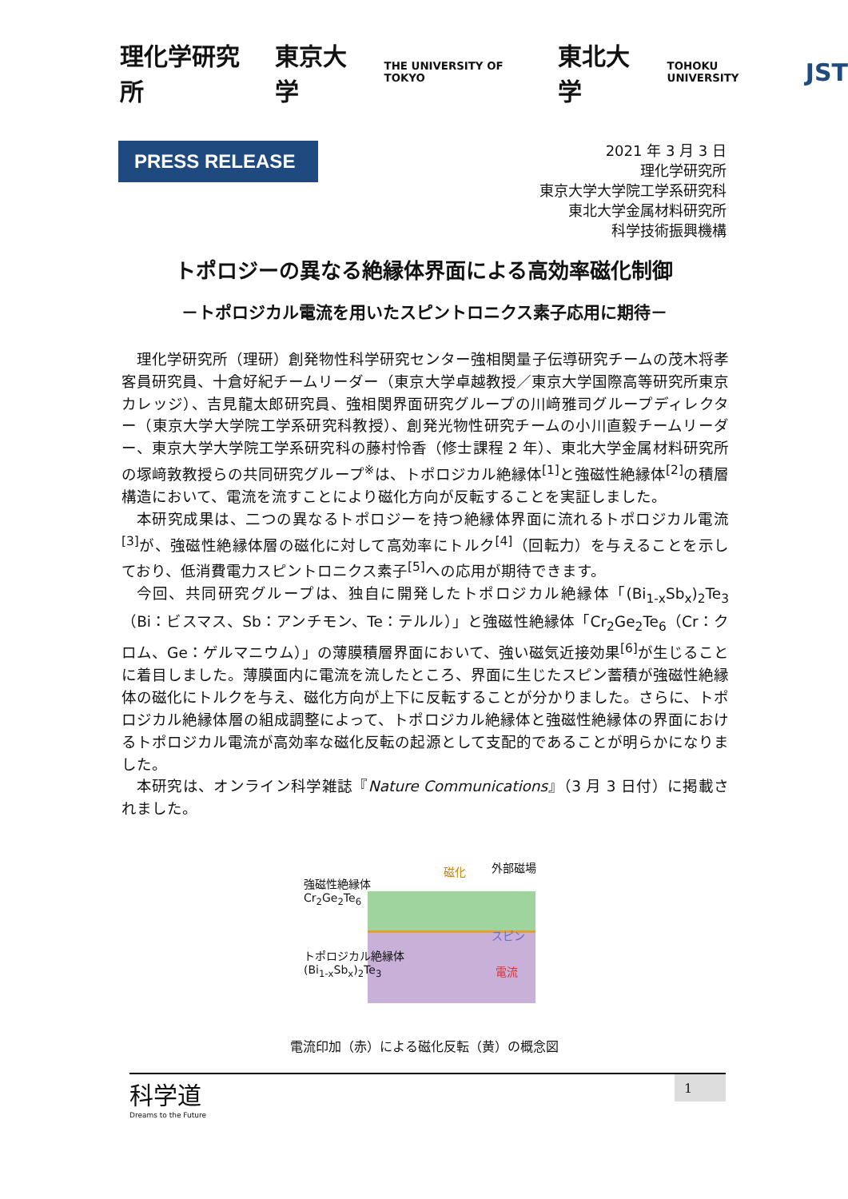理化学研究所 東京大学 THE UNIVERSITY OF TOKYO 東北大学 TOHOKU UNIVERSITY JST
PRESS RELEASE
2021 年 3 月 3 日
理化学研究所
東京大学大学院工学系研究科
東北大学金属材料研究所
科学技術振興機構
トポロジーの異なる絶縁体界面による高効率磁化制御
－トポロジカル電流を用いたスピントロニクス素子応用に期待－
理化学研究所（理研）創発物性科学研究センター強相関量子伝導研究チームの茂木将孝客員研究員、十倉好紀チームリーダー（東京大学卓越教授／東京大学国際高等研究所東京カレッジ）、吉見龍太郎研究員、強相関界面研究グループの川﨑雅司グループディレクター（東京大学大学院工学系研究科教授）、創発光物性研究チームの小川直毅チームリーダー、東京大学大学院工学系研究科の藤村怜香（修士課程 2 年）、東北大学金属材料研究所の塚﨑敦教授らの共同研究グループ<sup>※</sup>は、トポロジカル絶縁体<sup>[1]</sup>と強磁性絶縁体<sup>[2]</sup>の積層構造において、電流を流すことにより磁化方向が反転することを実証しました。
本研究成果は、二つの異なるトポロジーを持つ絶縁体界面に流れるトポロジカル電流<sup>[3]</sup>が、強磁性絶縁体層の磁化に対して高効率にトルク<sup>[4]</sup>（回転力）を与えることを示しており、低消費電力スピントロニクス素子<sup>[5]</sup>への応用が期待できます。
今回、共同研究グループは、独自に開発したトポロジカル絶縁体「(Bi<sub>1-x</sub>Sb<sub>x</sub>)<sub>2</sub>Te<sub>3</sub>（Bi：ビスマス、Sb：アンチモン、Te：テルル）」と強磁性絶縁体「Cr<sub>2</sub>Ge<sub>2</sub>Te<sub>6</sub>（Cr：クロム、Ge：ゲルマニウム）」の薄膜積層界面において、強い磁気近接効果<sup>[6]</sup>が生じることに着目しました。薄膜面内に電流を流したところ、界面に生じたスピン蓄積が強磁性絶縁体の磁化にトルクを与え、磁化方向が上下に反転することが分かりました。さらに、トポロジカル絶縁体層の組成調整によって、トポロジカル絶縁体と強磁性絶縁体の界面におけるトポロジカル電流が高効率な磁化反転の起源として支配的であることが明らかになりました。
本研究は、オンライン科学雑誌『Nature Communications』（3 月 3 日付）に掲載されました。
強磁性絶縁体
Cr<sub>2</sub>Ge<sub>2</sub>Te<sub>6</sub>
磁化 外部磁場
スピン
トポロジカル絶縁体
(Bi<sub>1-x</sub>Sb<sub>x</sub>)<sub>2</sub>Te<sub>3</sub>
電流
電流印加（赤）による磁化反転（黄）の概念図
科学道
Dreams to the Future
1